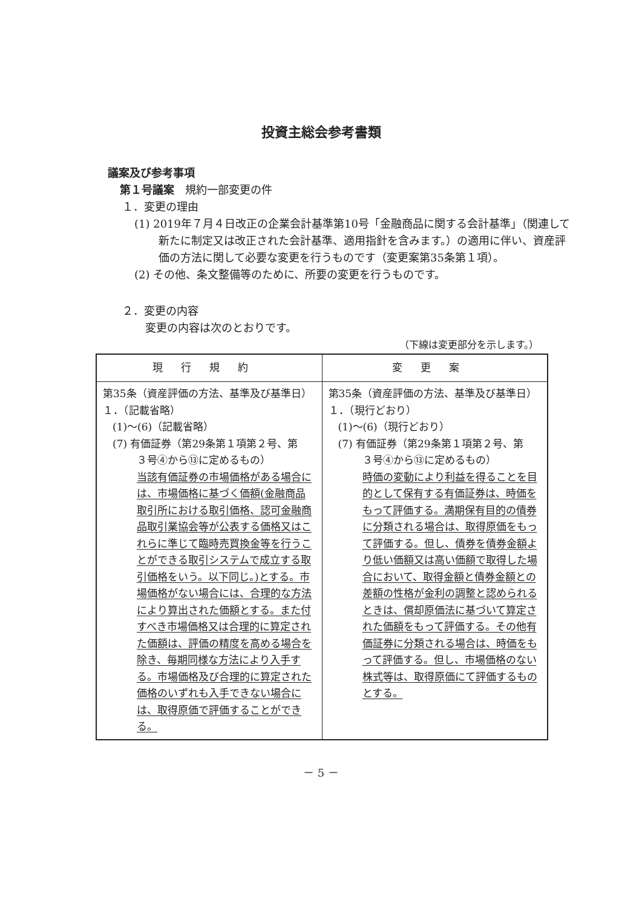投資主総会参考書類
議案及び参考事項
第１号議案　規約一部変更の件
１．変更の理由
(1) 2019年７月４日改正の企業会計基準第10号「金融商品に関する会計基準」（関連して新たに制定又は改正された会計基準、適用指針を含みます。）の適用に伴い、資産評価の方法に関して必要な変更を行うものです（変更案第35条第１項）。
(2) その他、条文整備等のために、所要の変更を行うものです。
２．変更の内容
変更の内容は次のとおりです。
（下線は変更部分を示します。）
| 現行規約 | 変更案 |
| --- | --- |
| 第35条（資産評価の方法、基準及び基準日） １．（記載省略） (1)～(6)（記載省略） (7) 有価証券（第29条第１項第２号、第 ３号④から⑬に定めるもの） 当該有価証券の市場価格がある場合には、市場価格に基づく価額(金融商品取引所における取引価格、認可金融商品取引業協会等が公表する価格又はこれらに準じて臨時売買換金等を行うことができる取引システムで成立する取引価格をいう。以下同じ。)とする。市場価格がない場合には、合理的な方法により算出された価額とする。また付すべき市場価格又は合理的に算定された価額は、評価の精度を高める場合を除き、毎期同様な方法により入手する。市場価格及び合理的に算定された価格のいずれも入手できない場合には、取得原価で評価することができる。 | 第35条（資産評価の方法、基準及び基準日） １．（現行どおり） (1)～(6)（現行どおり） (7) 有価証券（第29条第１項第２号、第 ３号④から⑬に定めるもの） 時価の変動により利益を得ることを目的として保有する有価証券は、時価をもって評価する。満期保有目的の債券に分類される場合は、取得原価をもって評価する。但し、債券を債券金額より低い価額又は高い価額で取得した場合において、取得金額と債券金額との差額の性格が金利の調整と認められるときは、償却原価法に基づいて算定された価額をもって評価する。その他有価証券に分類される場合は、時価をもって評価する。但し、市場価格のない株式等は、取得原価にて評価するものとする。 |
－ 5 －